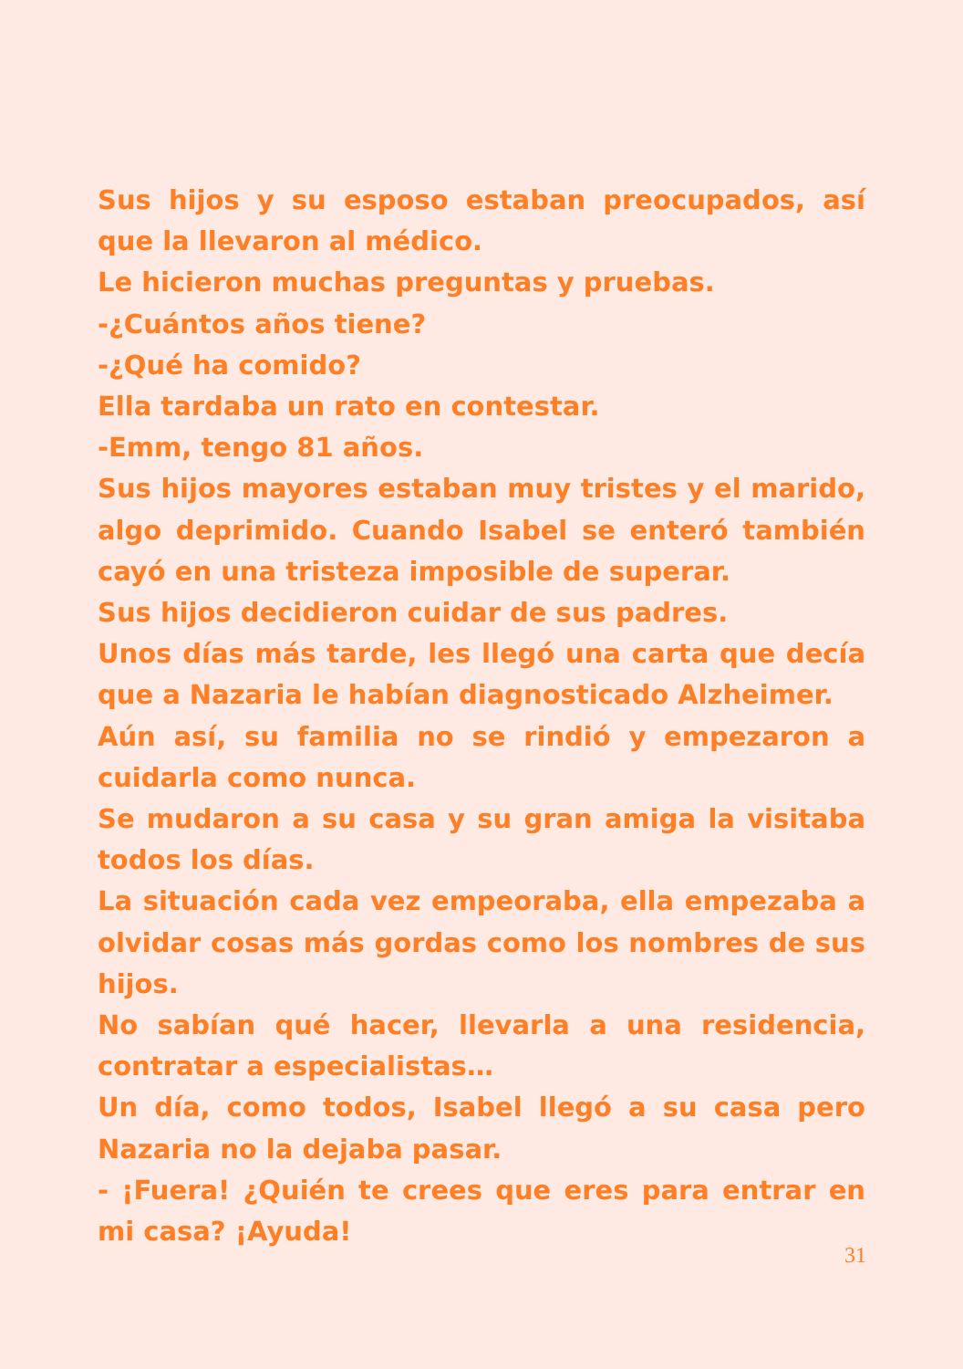Sus hijos y su esposo estaban preocupados, así que la llevaron al médico.
Le hicieron muchas preguntas y pruebas.
-¿Cuántos años tiene?
-¿Qué ha comido?
Ella tardaba un rato en contestar.
-Emm, tengo 81 años.
Sus hijos mayores estaban muy tristes y el marido, algo deprimido. Cuando Isabel se enteró también cayó en una tristeza imposible de superar.
Sus hijos decidieron cuidar de sus padres.
Unos días más tarde, les llegó una carta que decía que a Nazaria le habían diagnosticado Alzheimer.
Aún así, su familia no se rindió y empezaron a cuidarla como nunca.
Se mudaron a su casa y su gran amiga la visitaba todos los días.
La situación cada vez empeoraba, ella empezaba a olvidar cosas más gordas como los nombres de sus hijos.
No sabían qué hacer, llevarla a una residencia, contratar a especialistas…
Un día, como todos, Isabel llegó a su casa pero Nazaria no la dejaba pasar.
- ¡Fuera! ¿Quién te crees que eres para entrar en mi casa? ¡Ayuda!
31